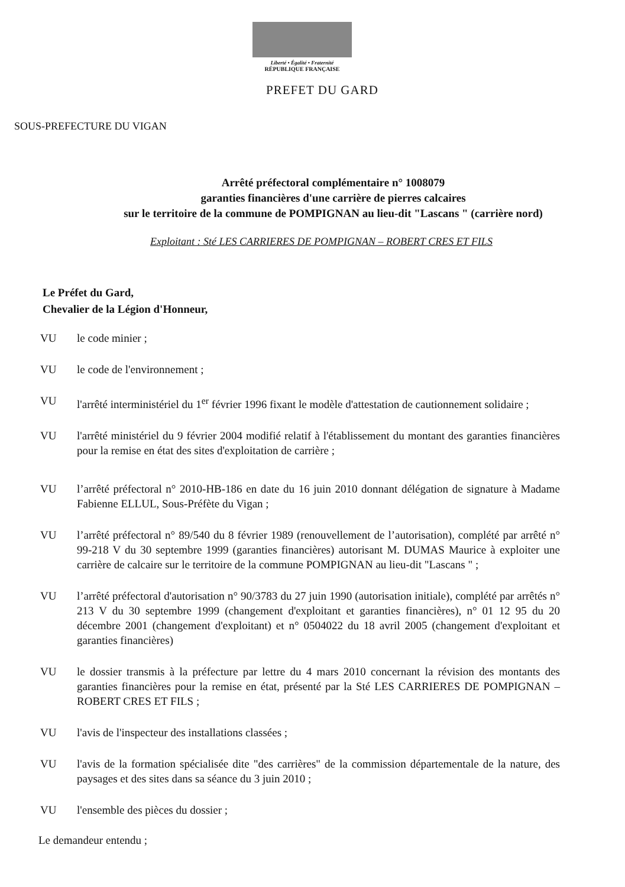Liberté • Égalité • Fraternité
RÉPUBLIQUE FRANÇAISE
PREFET DU GARD
SOUS-PREFECTURE DU VIGAN
Arrêté préfectoral complémentaire n° 1008079
garanties financières d'une carrière de pierres calcaires
sur le territoire de la commune de POMPIGNAN au lieu-dit "Lascans " (carrière nord)
Exploitant : Sté LES CARRIERES DE POMPIGNAN – ROBERT CRES ET FILS
Le Préfet du Gard,
Chevalier de la Légion d'Honneur,
VU le code minier ;
VU le code de l'environnement ;
VU l'arrêté interministériel du 1<sup>er</sup> février 1996 fixant le modèle d'attestation de cautionnement solidaire ;
VU l'arrêté ministériel du 9 février 2004 modifié relatif à l'établissement du montant des garanties financières pour la remise en état des sites d'exploitation de carrière ;
VU l’arrêté préfectoral n° 2010-HB-186 en date du 16 juin 2010 donnant délégation de signature à Madame Fabienne ELLUL, Sous-Préfète du Vigan ;
VU l’arrêté préfectoral n° 89/540 du 8 février 1989 (renouvellement de l’autorisation), complété par arrêté n° 99-218 V du 30 septembre 1999 (garanties financières) autorisant M. DUMAS Maurice à exploiter une carrière de calcaire sur le territoire de la commune POMPIGNAN au lieu-dit "Lascans " ;
VU l’arrêté préfectoral d'autorisation n° 90/3783 du 27 juin 1990 (autorisation initiale), complété par arrêtés n° 213 V du 30 septembre 1999 (changement d'exploitant et garanties financières), n° 01 12 95 du 20 décembre 2001 (changement d'exploitant) et n° 0504022 du 18 avril 2005 (changement d'exploitant et garanties financières)
VU le dossier transmis à la préfecture par lettre du 4 mars 2010 concernant la révision des montants des garanties financières pour la remise en état, présenté par la Sté LES CARRIERES DE POMPIGNAN – ROBERT CRES ET FILS ;
VU l'avis de l'inspecteur des installations classées ;
VU l'avis de la formation spécialisée dite "des carrières" de la commission départementale de la nature, des paysages et des sites dans sa séance du 3 juin 2010 ;
VU l'ensemble des pièces du dossier ;
Le demandeur entendu ;